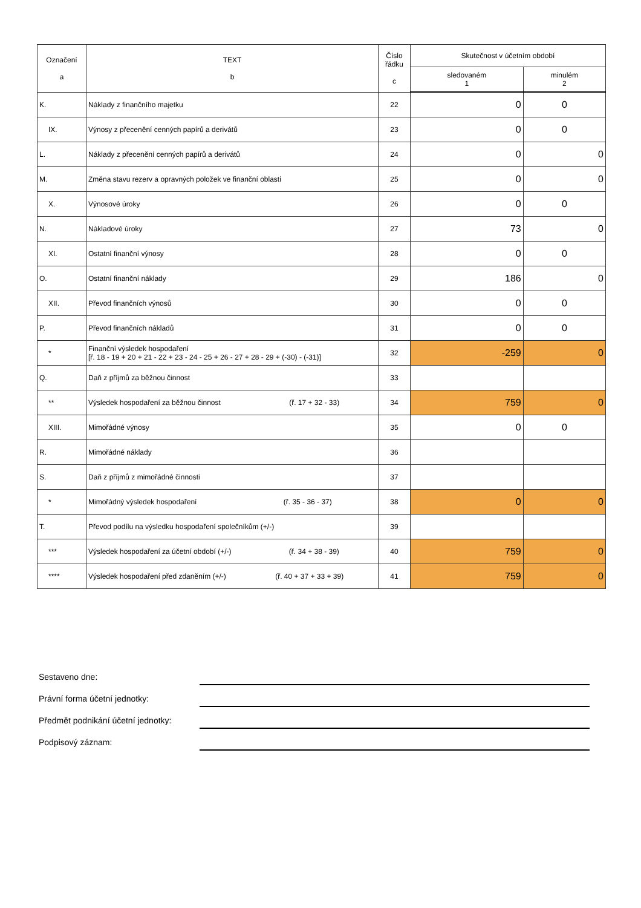| Označení a | TEXT b | Číslo řádku c | Skutečnost v účetním období | |
| --- | --- | --- | --- | --- |
| | | | sledovaném 1 | minulém 2 |
| K. | Náklady z finančního majetku | 22 | 0 | 0 |
| IX. | Výnosy z přecenění cenných papírů a derivátů | 23 | 0 | 0 |
| L. | Náklady z přecenění cenných papírů a derivátů | 24 | 0 | 0 |
| M. | Změna stavu rezerv a opravných položek ve finanční oblasti | 25 | 0 | 0 |
| X. | Výnosové úroky | 26 | 0 | 0 |
| N. | Nákladové úroky | 27 | 73 | 0 |
| XI. | Ostatní finanční výnosy | 28 | 0 | 0 |
| O. | Ostatní finanční náklady | 29 | 186 | 0 |
| XII. | Převod finančních výnosů | 30 | 0 | 0 |
| P. | Převod finančních nákladů | 31 | 0 | 0 |
| * | Finanční výsledek hospodaření [ř. 18 - 19 + 20 + 21 - 22 + 23 - 24 - 25 + 26 - 27 + 28 - 29 + (-30) - (-31)] | 32 | -259 | 0 |
| Q. | Daň z příjmů za běžnou činnost | 33 | | |
| ** | Výsledek hospodaření za běžnou činnost (ř. 17 + 32 - 33) | 34 | 759 | 0 |
| XIII. | Mimořádné výnosy | 35 | 0 | 0 |
| R. | Mimořádné náklady | 36 | | |
| S. | Daň z příjmů z mimořádné činnosti | 37 | | |
| * | Mimořádný výsledek hospodaření (ř. 35 - 36 - 37) | 38 | 0 | 0 |
| T. | Převod podílu na výsledku hospodaření společníkům (+/-) | 39 | | |
| *** | Výsledek hospodaření za účetní období (+/-) (ř. 34 + 38 - 39) | 40 | 759 | 0 |
| **** | Výsledek hospodaření před zdaněním (+/-) (ř. 40 + 37 + 33 + 39) | 41 | 759 | 0 |
Sestaveno dne:
Právní forma účetní jednotky:
Předmět podnikání účetní jednotky:
Podpisový záznam: